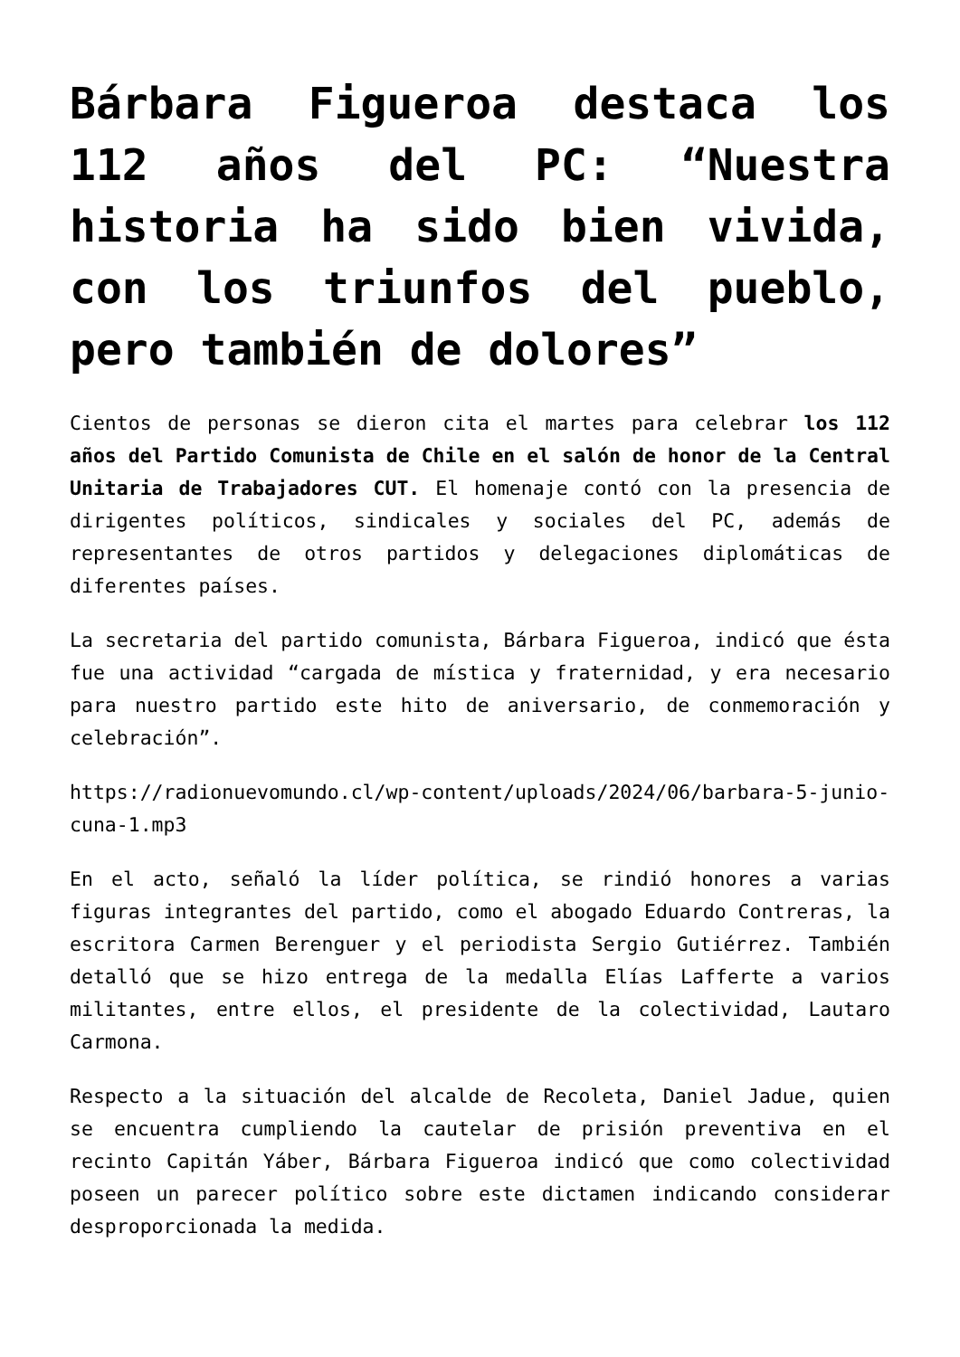Bárbara Figueroa destaca los 112 años del PC: “Nuestra historia ha sido bien vivida, con los triunfos del pueblo, pero también de dolores”
Cientos de personas se dieron cita el martes para celebrar los 112 años del Partido Comunista de Chile en el salón de honor de la Central Unitaria de Trabajadores CUT. El homenaje contó con la presencia de dirigentes políticos, sindicales y sociales del PC, además de representantes de otros partidos y delegaciones diplomáticas de diferentes países.
La secretaria del partido comunista, Bárbara Figueroa, indicó que ésta fue una actividad “cargada de mística y fraternidad, y era necesario para nuestro partido este hito de aniversario, de conmemoración y celebración”.
https://radionuevomundo.cl/wp-content/uploads/2024/06/barbara-5-junio-cuna-1.mp3
En el acto, señaló la líder política, se rindió honores a varias figuras integrantes del partido, como el abogado Eduardo Contreras, la escritora Carmen Berenguer y el periodista Sergio Gutiérrez. También detalló que se hizo entrega de la medalla Elías Lafferte a varios militantes, entre ellos, el presidente de la colectividad, Lautaro Carmona.
Respecto a la situación del alcalde de Recoleta, Daniel Jadue, quien se encuentra cumpliendo la cautelar de prisión preventiva en el recinto Capitán Yáber, Bárbara Figueroa indicó que como colectividad poseen un parecer político sobre este dictamen indicando considerar desproporcionada la medida.